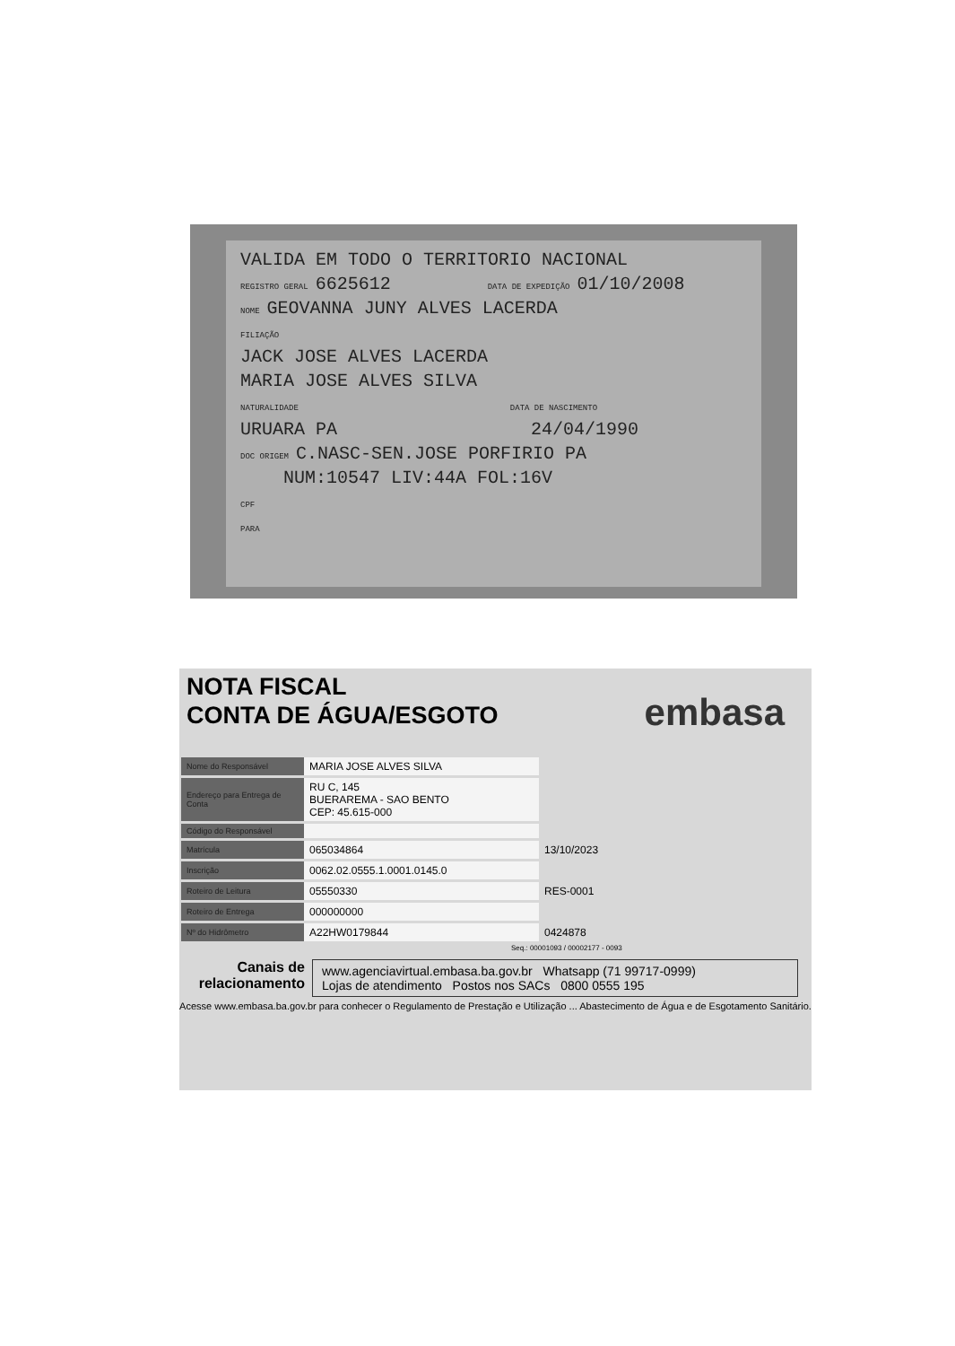VALIDA EM TODO O TERRITORIO NACIONAL
REGISTRO GERAL 6625612 DATA DE EXPEDIÇÃO 01/10/2008
NOME GEOVANNA JUNY ALVES LACERDA
FILIAÇÃO
JACK JOSE ALVES LACERDA
MARIA JOSE ALVES SILVA
NATURALIDADE DATA DE NASCIMENTO
URUARA PA 24/04/1990
DOC ORIGEM C.NASC-SEN.JOSE PORFIRIO PA
NUM:10547 LIV:44A FOL:16V
CPF
PARA
embasa
NOTA FISCAL
CONTA DE ÁGUA/ESGOTO
| Nome do Responsável | MARIA JOSE ALVES SILVA | |
| Endereço para Entrega de Conta | RU C, 145 BUERAREMA - SAO BENTO CEP: 45.615-000 | |
| Código do Responsável | | |
| Matrícula | 065034864 | 13/10/2023 |
| Inscrição | 0062.02.0555.1.0001.0145.0 | |
| Roteiro de Leitura | 05550330 | RES-0001 |
| Roteiro de Entrega | 000000000 | |
| Nº do Hidrômetro | A22HW0179844 | 0424878 |
Seq.: 00001093 / 00002177 - 0093
Canais de relacionamento
www.agenciavirtual.embasa.ba.gov.br Whatsapp (71 99717-0999)
Lojas de atendimento Postos nos SACs 0800 0555 195
Acesse www.embasa.ba.gov.br para conhecer o Regulamento de Prestação e Utilização ... Abastecimento de Água e de Esgotamento Sanitário.